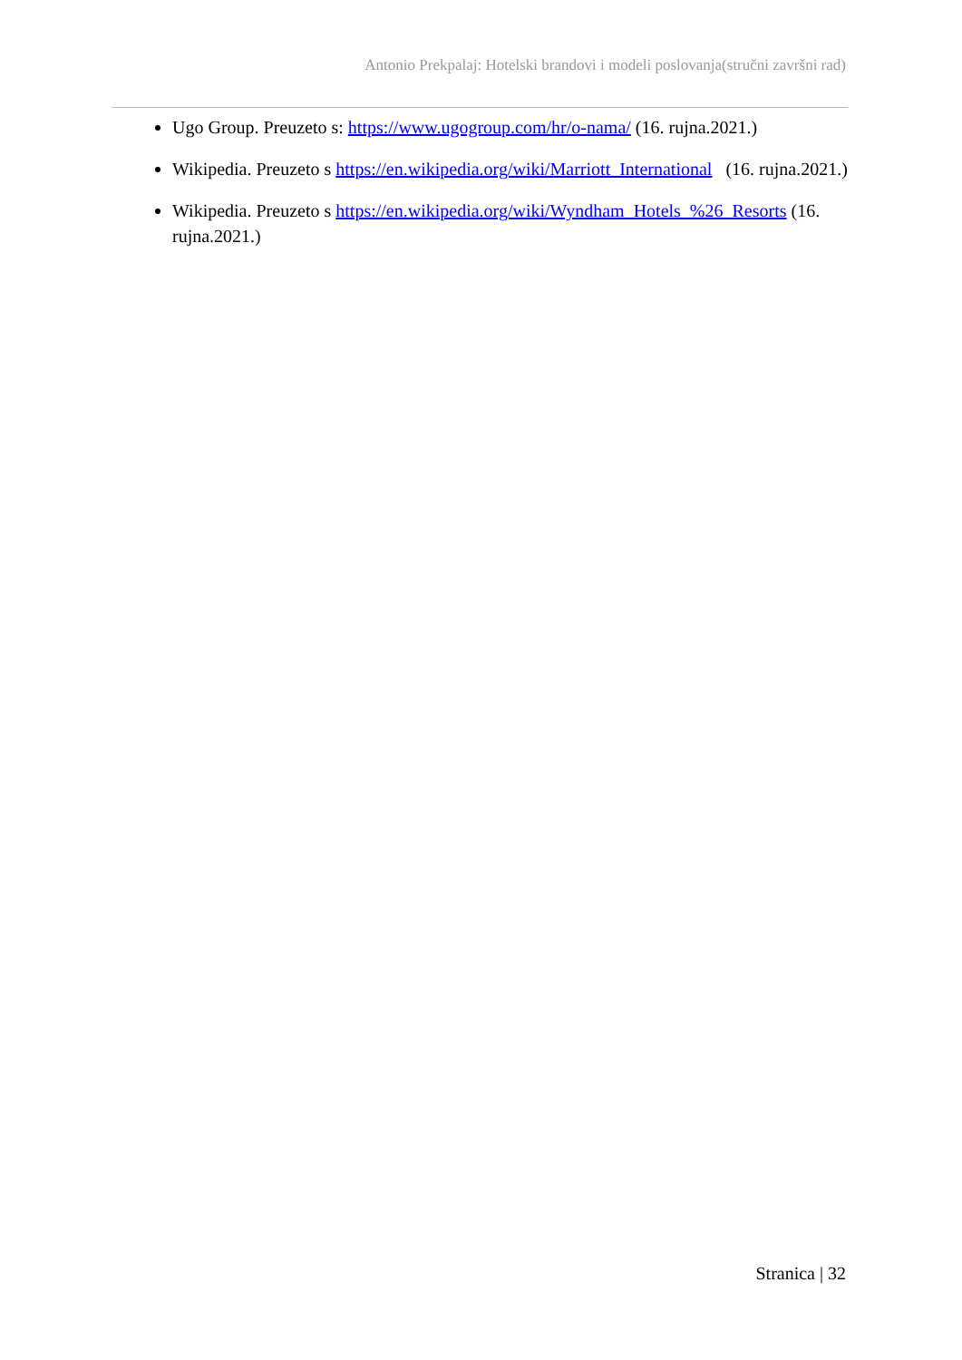Antonio Prekpalaj: Hotelski brandovi i modeli poslovanja(stručni završni rad)
Ugo Group. Preuzeto s: https://www.ugogroup.com/hr/o-nama/ (16. rujna.2021.)
Wikipedia. Preuzeto s https://en.wikipedia.org/wiki/Marriott_International (16. rujna.2021.)
Wikipedia. Preuzeto s https://en.wikipedia.org/wiki/Wyndham_Hotels_%26_Resorts (16. rujna.2021.)
Stranica | 32